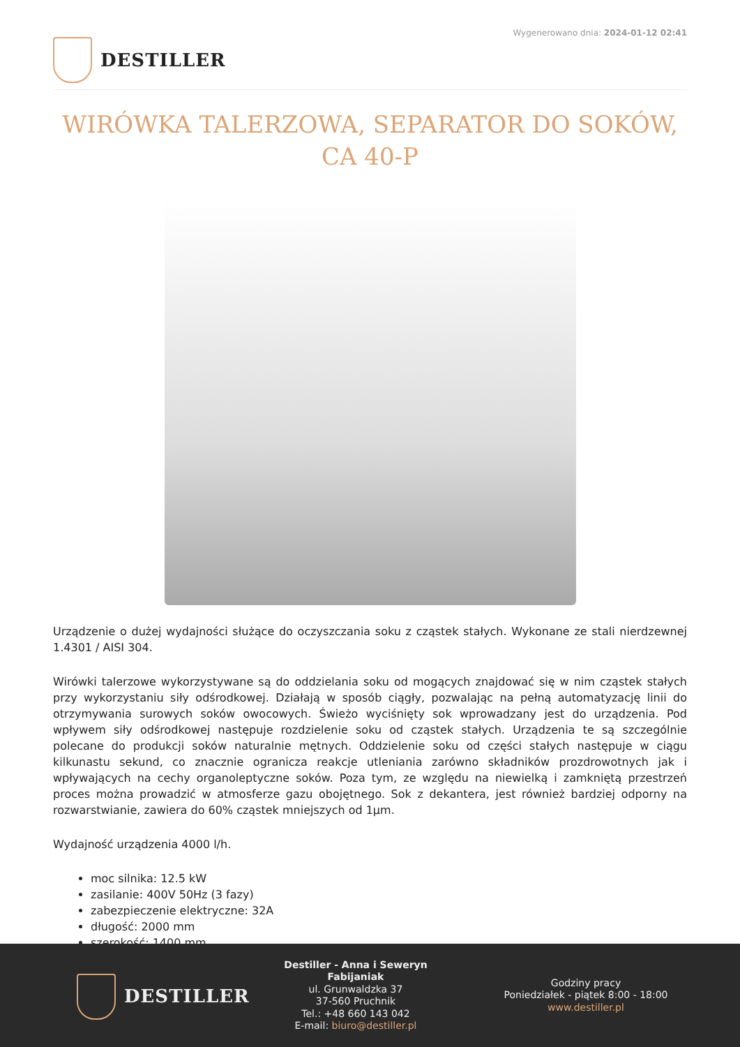DESTILLER
Wygenerowano dnia: 2024-01-12 02:41
WIRÓWKA TALERZOWA, SEPARATOR DO SOKÓW, CA 40-P
Urządzenie o dużej wydajności służące do oczyszczania soku z cząstek stałych. Wykonane ze stali nierdzewnej 1.4301 / AISI 304.
Wirówki talerzowe wykorzystywane są do oddzielania soku od mogących znajdować się w nim cząstek stałych przy wykorzystaniu siły odśrodkowej. Działają w sposób ciągły, pozwalając na pełną automatyzację linii do otrzymywania surowych soków owocowych. Świeżo wyciśnięty sok wprowadzany jest do urządzenia. Pod wpływem siły odśrodkowej następuje rozdzielenie soku od cząstek stałych. Urządzenia te są szczególnie polecane do produkcji soków naturalnie mętnych. Oddzielenie soku od części stałych następuje w ciągu kilkunastu sekund, co znacznie ogranicza reakcje utleniania zarówno składników prozdrowotnych jak i wpływających na cechy organoleptyczne soków. Poza tym, ze względu na niewielką i zamkniętą przestrzeń proces można prowadzić w atmosferze gazu obojętnego. Sok z dekantera, jest również bardziej odporny na rozwarstwianie, zawiera do 60% cząstek mniejszych od 1μm.
Wydajność urządzenia 4000 l/h.
moc silnika: 12.5 kW
zasilanie: 400V 50Hz (3 fazy)
zabezpieczenie elektryczne: 32A
długość: 2000 mm
szerokość: 1400 mm
DESTILLER
Destiller - Anna i Seweryn Fabijaniak
ul. Grunwaldzka 37
37-560 Pruchnik
Tel.: +48 660 143 042
E-mail: biuro@destiller.pl
Godziny pracy
Poniedziałek - piątek 8:00 - 18:00
www.destiller.pl